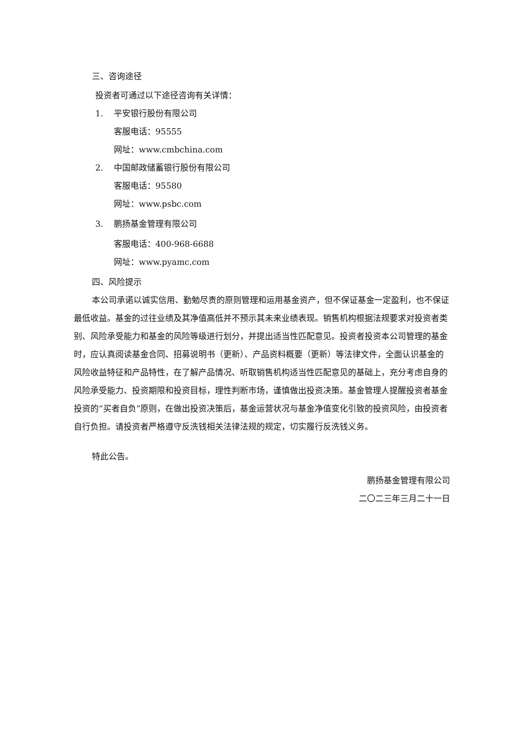三、咨询途径
投资者可通过以下途径咨询有关详情：
1. 平安银行股份有限公司
客服电话：95555
网址：www.cmbchina.com
2. 中国邮政储蓄银行股份有限公司
客服电话：95580
网址：www.psbc.com
3. 鹏扬基金管理有限公司
客服电话：400-968-6688
网址：www.pyamc.com
四、风险提示
本公司承诺以诚实信用、勤勉尽责的原则管理和运用基金资产，但不保证基金一定盈利，也不保证最低收益。基金的过往业绩及其净值高低并不预示其未来业绩表现。销售机构根据法规要求对投资者类别、风险承受能力和基金的风险等级进行划分，并提出适当性匹配意见。投资者投资本公司管理的基金时，应认真阅读基金合同、招募说明书（更新）、产品资料概要（更新）等法律文件，全面认识基金的风险收益特征和产品特性，在了解产品情况、听取销售机构适当性匹配意见的基础上，充分考虑自身的风险承受能力、投资期限和投资目标，理性判断市场，谨慎做出投资决策。基金管理人提醒投资者基金投资的“买者自负”原则，在做出投资决策后，基金运营状况与基金净值变化引致的投资风险，由投资者自行负担。请投资者严格遵守反洗钱相关法律法规的规定，切实履行反洗钱义务。
特此公告。
鹏扬基金管理有限公司
二〇二三年三月二十一日